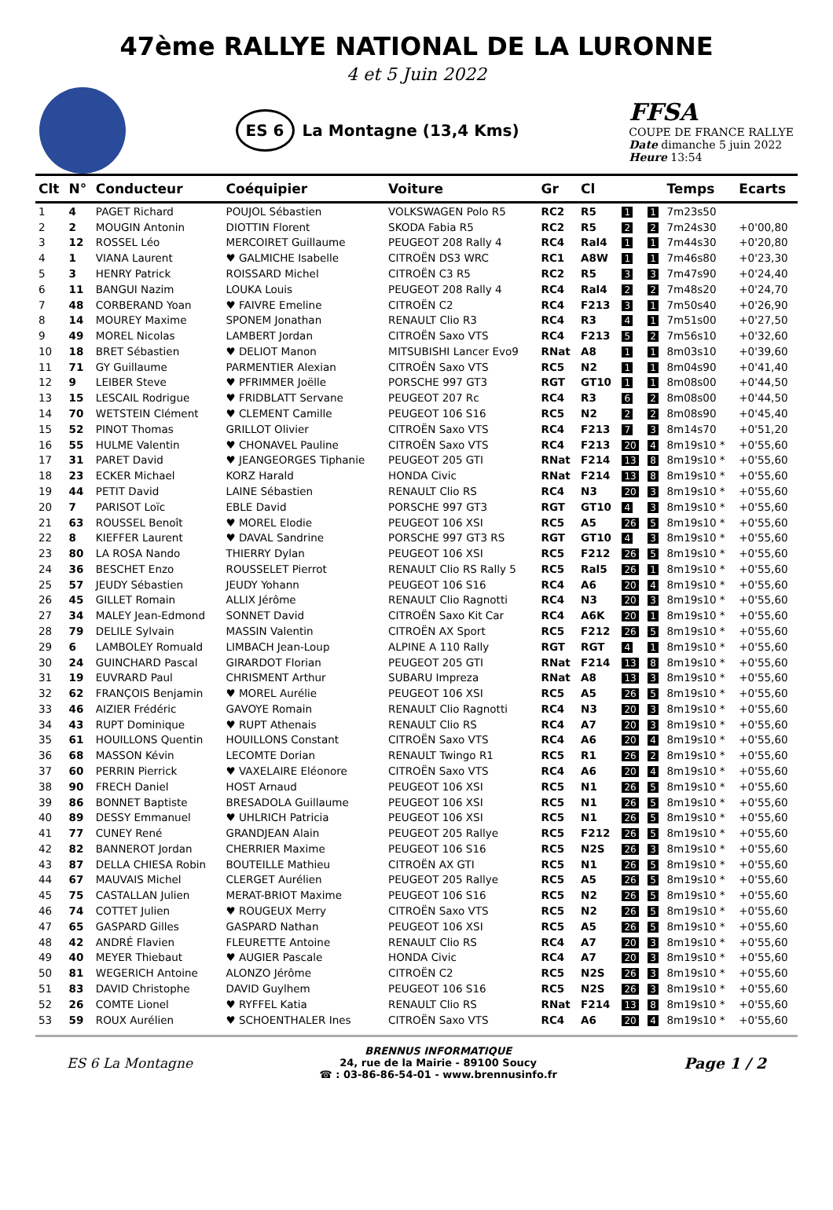47ème RALLYE NATIONAL DE LA LURONNE
4 et 5 Juin 2022
ES 6 La Montagne (13,4 Kms)
FFSA
COUPE DE FRANCE RALLYE
Date dimanche 5 juin 2022
Heure 13:54
| Clt | N° | Conducteur | Coéquipier | Voiture | Gr | Cl | | | Temps | Ecarts |
| --- | --- | --- | --- | --- | --- | --- | --- | --- | --- | --- |
| 1 | 4 | PAGET Richard | POUJOL Sébastien | VOLKSWAGEN Polo R5 | RC2 | R5 | 1 | 1 | 7m23s50 | |
| 2 | 2 | MOUGIN Antonin | DIOTTIN Florent | SKODA Fabia R5 | RC2 | R5 | 2 | 2 | 7m24s30 | +0'00,80 |
| 3 | 12 | ROSSEL Léo | MERCOIRET Guillaume | PEUGEOT 208 Rally 4 | RC4 | Ral4 | 1 | 1 | 7m44s30 | +0'20,80 |
| 4 | 1 | VIANA Laurent | ♥ GALMICHE Isabelle | CITROËN DS3 WRC | RC1 | A8W | 1 | 1 | 7m46s80 | +0'23,30 |
| 5 | 3 | HENRY Patrick | ROISSARD Michel | CITROËN C3 R5 | RC2 | R5 | 3 | 3 | 7m47s90 | +0'24,40 |
| 6 | 11 | BANGUI Nazim | LOUKA Louis | PEUGEOT 208 Rally 4 | RC4 | Ral4 | 2 | 2 | 7m48s20 | +0'24,70 |
| 7 | 48 | CORBERAND Yoan | ♥ FAIVRE Emeline | CITROËN C2 | RC4 | F213 | 3 | 1 | 7m50s40 | +0'26,90 |
| 8 | 14 | MOUREY Maxime | SPONEM Jonathan | RENAULT Clio R3 | RC4 | R3 | 4 | 1 | 7m51s00 | +0'27,50 |
| 9 | 49 | MOREL Nicolas | LAMBERT Jordan | CITROËN Saxo VTS | RC4 | F213 | 5 | 2 | 7m56s10 | +0'32,60 |
| 10 | 18 | BRET Sébastien | ♥ DELIOT Manon | MITSUBISHI Lancer Evo9 | RNat | A8 | 1 | 1 | 8m03s10 | +0'39,60 |
| 11 | 71 | GY Guillaume | PARMENTIER Alexian | CITROËN Saxo VTS | RC5 | N2 | 1 | 1 | 8m04s90 | +0'41,40 |
| 12 | 9 | LEIBER Steve | ♥ PFRIMMER Joëlle | PORSCHE 997 GT3 | RGT | GT10 | 1 | 1 | 8m08s00 | +0'44,50 |
| 13 | 15 | LESCAIL Rodrigue | ♥ FRIDBLATT Servane | PEUGEOT 207 Rc | RC4 | R3 | 6 | 2 | 8m08s00 | +0'44,50 |
| 14 | 70 | WETSTEIN Clément | ♥ CLEMENT Camille | PEUGEOT 106 S16 | RC5 | N2 | 2 | 2 | 8m08s90 | +0'45,40 |
| 15 | 52 | PINOT Thomas | GRILLOT Olivier | CITROËN Saxo VTS | RC4 | F213 | 7 | 3 | 8m14s70 | +0'51,20 |
| 16 | 55 | HULME Valentin | ♥ CHONAVEL Pauline | CITROËN Saxo VTS | RC4 | F213 | 20 | 4 | 8m19s10 * | +0'55,60 |
| 17 | 31 | PARET David | ♥ JEANGEORGES Tiphanie | PEUGEOT 205 GTI | RNat | F214 | 13 | 8 | 8m19s10 * | +0'55,60 |
| 18 | 23 | ECKER Michael | KORZ Harald | HONDA Civic | RNat | F214 | 13 | 8 | 8m19s10 * | +0'55,60 |
| 19 | 44 | PETIT David | LAINE Sébastien | RENAULT Clio RS | RC4 | N3 | 20 | 3 | 8m19s10 * | +0'55,60 |
| 20 | 7 | PARISOT Loïc | EBLE David | PORSCHE 997 GT3 | RGT | GT10 | 4 | 3 | 8m19s10 * | +0'55,60 |
| 21 | 63 | ROUSSEL Benoît | ♥ MOREL Elodie | PEUGEOT 106 XSI | RC5 | A5 | 26 | 5 | 8m19s10 * | +0'55,60 |
| 22 | 8 | KIEFFER Laurent | ♥ DAVAL Sandrine | PORSCHE 997 GT3 RS | RGT | GT10 | 4 | 3 | 8m19s10 * | +0'55,60 |
| 23 | 80 | LA ROSA Nando | THIERRY Dylan | PEUGEOT 106 XSI | RC5 | F212 | 26 | 5 | 8m19s10 * | +0'55,60 |
| 24 | 36 | BESCHET Enzo | ROUSSELET Pierrot | RENAULT Clio RS Rally 5 | RC5 | Ral5 | 26 | 1 | 8m19s10 * | +0'55,60 |
| 25 | 57 | JEUDY Sébastien | JEUDY Yohann | PEUGEOT 106 S16 | RC4 | A6 | 20 | 4 | 8m19s10 * | +0'55,60 |
| 26 | 45 | GILLET Romain | ALLIX Jérôme | RENAULT Clio Ragnotti | RC4 | N3 | 20 | 3 | 8m19s10 * | +0'55,60 |
| 27 | 34 | MALEY Jean-Edmond | SONNET David | CITROËN Saxo Kit Car | RC4 | A6K | 20 | 1 | 8m19s10 * | +0'55,60 |
| 28 | 79 | DELILE Sylvain | MASSIN Valentin | CITROËN AX Sport | RC5 | F212 | 26 | 5 | 8m19s10 * | +0'55,60 |
| 29 | 6 | LAMBOLEY Romuald | LIMBACH Jean-Loup | ALPINE A 110 Rally | RGT | RGT | 4 | 1 | 8m19s10 * | +0'55,60 |
| 30 | 24 | GUINCHARD Pascal | GIRARDOT Florian | PEUGEOT 205 GTI | RNat | F214 | 13 | 8 | 8m19s10 * | +0'55,60 |
| 31 | 19 | EUVRARD Paul | CHRISMENT Arthur | SUBARU Impreza | RNat | A8 | 13 | 3 | 8m19s10 * | +0'55,60 |
| 32 | 62 | FRANÇOIS Benjamin | ♥ MOREL Aurélie | PEUGEOT 106 XSI | RC5 | A5 | 26 | 5 | 8m19s10 * | +0'55,60 |
| 33 | 46 | AIZIER Frédéric | GAVOYE Romain | RENAULT Clio Ragnotti | RC4 | N3 | 20 | 3 | 8m19s10 * | +0'55,60 |
| 34 | 43 | RUPT Dominique | ♥ RUPT Athenais | RENAULT Clio RS | RC4 | A7 | 20 | 3 | 8m19s10 * | +0'55,60 |
| 35 | 61 | HOUILLONS Quentin | HOUILLONS Constant | CITROËN Saxo VTS | RC4 | A6 | 20 | 4 | 8m19s10 * | +0'55,60 |
| 36 | 68 | MASSON Kévin | LECOMTE Dorian | RENAULT Twingo R1 | RC5 | R1 | 26 | 2 | 8m19s10 * | +0'55,60 |
| 37 | 60 | PERRIN Pierrick | ♥ VAXELAIRE Eléonore | CITROËN Saxo VTS | RC4 | A6 | 20 | 4 | 8m19s10 * | +0'55,60 |
| 38 | 90 | FRECH Daniel | HOST Arnaud | PEUGEOT 106 XSI | RC5 | N1 | 26 | 5 | 8m19s10 * | +0'55,60 |
| 39 | 86 | BONNET Baptiste | BRESADOLA Guillaume | PEUGEOT 106 XSI | RC5 | N1 | 26 | 5 | 8m19s10 * | +0'55,60 |
| 40 | 89 | DESSY Emmanuel | ♥ UHLRICH Patricia | PEUGEOT 106 XSI | RC5 | N1 | 26 | 5 | 8m19s10 * | +0'55,60 |
| 41 | 77 | CUNEY René | GRANDJEAN Alain | PEUGEOT 205 Rallye | RC5 | F212 | 26 | 5 | 8m19s10 * | +0'55,60 |
| 42 | 82 | BANNEROT Jordan | CHERRIER Maxime | PEUGEOT 106 S16 | RC5 | N2S | 26 | 3 | 8m19s10 * | +0'55,60 |
| 43 | 87 | DELLA CHIESA Robin | BOUTEILLE Mathieu | CITROËN AX GTI | RC5 | N1 | 26 | 5 | 8m19s10 * | +0'55,60 |
| 44 | 67 | MAUVAIS Michel | CLERGET Aurélien | PEUGEOT 205 Rallye | RC5 | A5 | 26 | 5 | 8m19s10 * | +0'55,60 |
| 45 | 75 | CASTALLAN Julien | MERAT-BRIOT Maxime | PEUGEOT 106 S16 | RC5 | N2 | 26 | 5 | 8m19s10 * | +0'55,60 |
| 46 | 74 | COTTET Julien | ♥ ROUGEUX Merry | CITROËN Saxo VTS | RC5 | N2 | 26 | 5 | 8m19s10 * | +0'55,60 |
| 47 | 65 | GASPARD Gilles | GASPARD Nathan | PEUGEOT 106 XSI | RC5 | A5 | 26 | 5 | 8m19s10 * | +0'55,60 |
| 48 | 42 | ANDRÉ Flavien | FLEURETTE Antoine | RENAULT Clio RS | RC4 | A7 | 20 | 3 | 8m19s10 * | +0'55,60 |
| 49 | 40 | MEYER Thiebaut | ♥ AUGIER Pascale | HONDA Civic | RC4 | A7 | 20 | 3 | 8m19s10 * | +0'55,60 |
| 50 | 81 | WEGERICH Antoine | ALONZO Jérôme | CITROËN C2 | RC5 | N2S | 26 | 3 | 8m19s10 * | +0'55,60 |
| 51 | 83 | DAVID Christophe | DAVID Guylhem | PEUGEOT 106 S16 | RC5 | N2S | 26 | 3 | 8m19s10 * | +0'55,60 |
| 52 | 26 | COMTE Lionel | ♥ RYFFEL Katia | RENAULT Clio RS | RNat | F214 | 13 | 8 | 8m19s10 * | +0'55,60 |
| 53 | 59 | ROUX Aurélien | ♥ SCHOENTHALER Ines | CITROËN Saxo VTS | RC4 | A6 | 20 | 4 | 8m19s10 * | +0'55,60 |
ES 6 La Montagne
BRENNUS INFORMATIQUE
24, rue de la Mairie - 89100 Soucy
☎ : 03-86-86-54-01 - www.brennusinfo.fr
Page 1 / 2